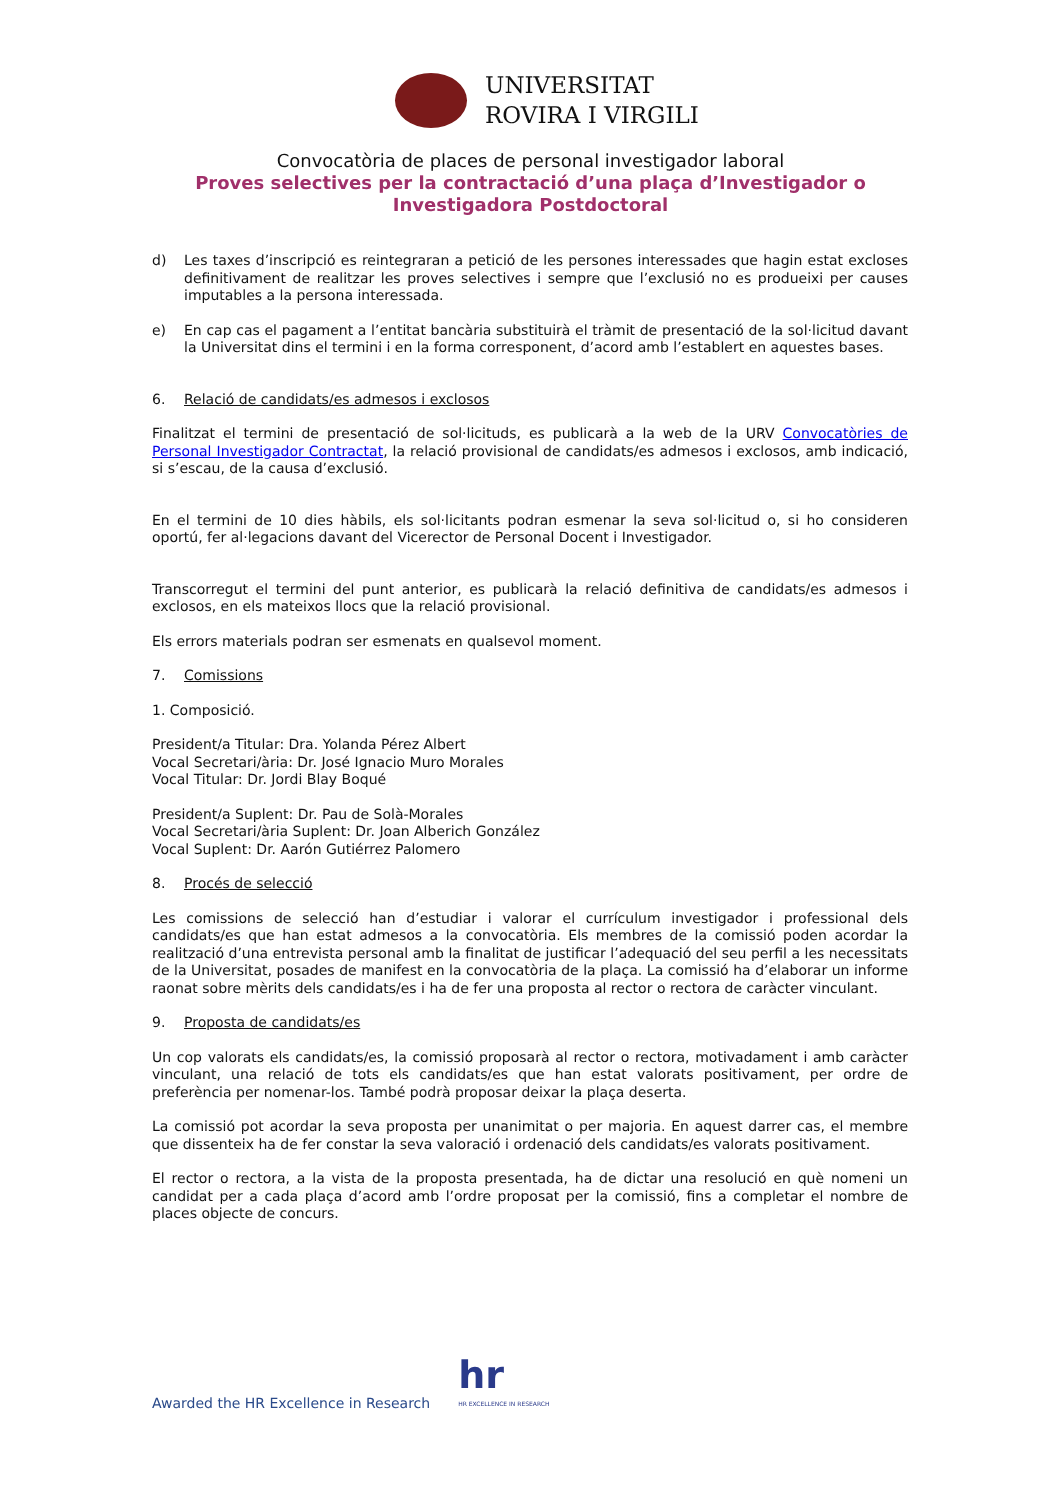UNIVERSITAT
ROVIRA I VIRGILI
Convocatòria de places de personal investigador laboral
Proves selectives per la contractació d’una plaça d’Investigador o
Investigadora Postdoctoral
d) Les taxes d’inscripció es reintegraran a petició de les persones interessades que hagin estat excloses definitivament de realitzar les proves selectives i sempre que l’exclusió no es produeixi per causes imputables a la persona interessada.
e) En cap cas el pagament a l’entitat bancària substituirà el tràmit de presentació de la sol·licitud davant la Universitat dins el termini i en la forma corresponent, d’acord amb l’establert en aquestes bases.
6. Relació de candidats/es admesos i exclosos
Finalitzat el termini de presentació de sol·licituds, es publicarà a la web de la URV Convocatòries de Personal Investigador Contractat, la relació provisional de candidats/es admesos i exclosos, amb indicació, si s’escau, de la causa d’exclusió.
En el termini de 10 dies hàbils, els sol·licitants podran esmenar la seva sol·licitud o, si ho consideren oportú, fer al·legacions davant del Vicerector de Personal Docent i Investigador.
Transcorregut el termini del punt anterior, es publicarà la relació definitiva de candidats/es admesos i exclosos, en els mateixos llocs que la relació provisional.
Els errors materials podran ser esmenats en qualsevol moment.
7. Comissions
1. Composició.
President/a Titular: Dra. Yolanda Pérez Albert
Vocal Secretari/ària: Dr. José Ignacio Muro Morales
Vocal Titular: Dr. Jordi Blay Boqué
President/a Suplent: Dr. Pau de Solà-Morales
Vocal Secretari/ària Suplent: Dr. Joan Alberich González
Vocal Suplent: Dr. Aarón Gutiérrez Palomero
8. Procés de selecció
Les comissions de selecció han d’estudiar i valorar el currículum investigador i professional dels candidats/es que han estat admesos a la convocatòria. Els membres de la comissió poden acordar la realització d’una entrevista personal amb la finalitat de justificar l’adequació del seu perfil a les necessitats de la Universitat, posades de manifest en la convocatòria de la plaça. La comissió ha d’elaborar un informe raonat sobre mèrits dels candidats/es i ha de fer una proposta al rector o rectora de caràcter vinculant.
9. Proposta de candidats/es
Un cop valorats els candidats/es, la comissió proposarà al rector o rectora, motivadament i amb caràcter vinculant, una relació de tots els candidats/es que han estat valorats positivament, per ordre de preferència per nomenar-los. També podrà proposar deixar la plaça deserta.
La comissió pot acordar la seva proposta per unanimitat o per majoria. En aquest darrer cas, el membre que dissenteix ha de fer constar la seva valoració i ordenació dels candidats/es valorats positivament.
El rector o rectora, a la vista de la proposta presentada, ha de dictar una resolució en què nomeni un candidat per a cada plaça d’acord amb l’ordre proposat per la comissió, fins a completar el nombre de places objecte de concurs.
Awarded the HR Excellence in Research
hr
HR EXCELLENCE IN RESEARCH